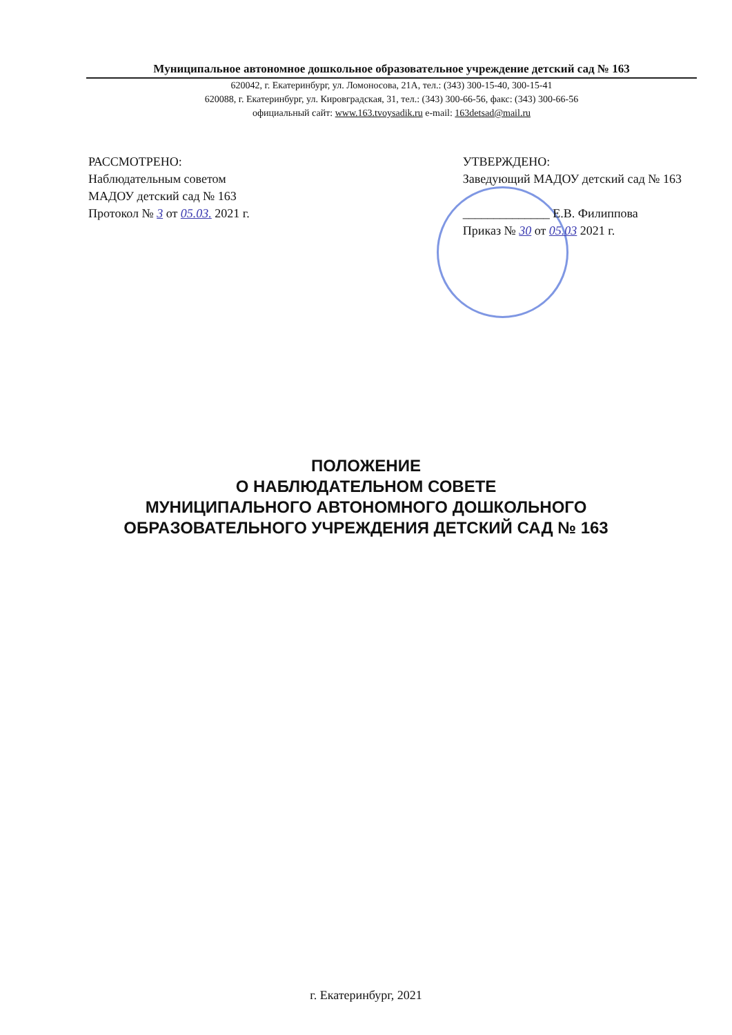Муниципальное автономное дошкольное образовательное учреждение детский сад № 163
620042, г. Екатеринбург, ул. Ломоносова, 21А, тел.: (343) 300-15-40, 300-15-41
620088, г. Екатеринбург, ул. Кировградская, 31, тел.: (343) 300-66-56, факс: (343) 300-66-56
официальный сайт: www.163.tvoysadik.ru e-mail: 163detsad@mail.ru
РАССМОТРЕНО:
Наблюдательным советом
МАДОУ детский сад № 163
Протокол № 3 от 05.03. 2021 г.
УТВЕРЖДЕНО:
Заведующий МАДОУ детский сад № 163
______________ Е.В. Филиппова
Приказ № 30 от 05.03 2021 г.
ПОЛОЖЕНИЕ
О НАБЛЮДАТЕЛЬНОМ СОВЕТЕ
МУНИЦИПАЛЬНОГО АВТОНОМНОГО ДОШКОЛЬНОГО
ОБРАЗОВАТЕЛЬНОГО УЧРЕЖДЕНИЯ ДЕТСКИЙ САД № 163
г. Екатеринбург, 2021